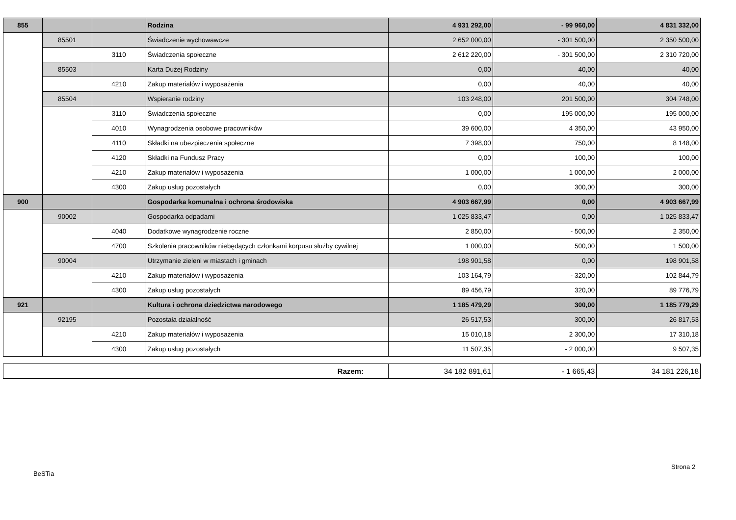| 855 | | | Rodzina | 4 931 292,00 | - 99 960,00 | 4 831 332,00 |
| | 85501 | | Świadczenie wychowawcze | 2 652 000,00 | - 301 500,00 | 2 350 500,00 |
| | | 3110 | Świadczenia społeczne | 2 612 220,00 | - 301 500,00 | 2 310 720,00 |
| | 85503 | | Karta Dużej Rodziny | 0,00 | 40,00 | 40,00 |
| | | 4210 | Zakup materiałów i wyposażenia | 0,00 | 40,00 | 40,00 |
| | 85504 | | Wspieranie rodziny | 103 248,00 | 201 500,00 | 304 748,00 |
| | | 3110 | Świadczenia społeczne | 0,00 | 195 000,00 | 195 000,00 |
| | | 4010 | Wynagrodzenia osobowe pracowników | 39 600,00 | 4 350,00 | 43 950,00 |
| | | 4110 | Składki na ubezpieczenia społeczne | 7 398,00 | 750,00 | 8 148,00 |
| | | 4120 | Składki na Fundusz Pracy | 0,00 | 100,00 | 100,00 |
| | | 4210 | Zakup materiałów i wyposażenia | 1 000,00 | 1 000,00 | 2 000,00 |
| | | 4300 | Zakup usług pozostałych | 0,00 | 300,00 | 300,00 |
| 900 | | | Gospodarka komunalna i ochrona środowiska | 4 903 667,99 | 0,00 | 4 903 667,99 |
| | 90002 | | Gospodarka odpadami | 1 025 833,47 | 0,00 | 1 025 833,47 |
| | | 4040 | Dodatkowe wynagrodzenie roczne | 2 850,00 | - 500,00 | 2 350,00 |
| | | 4700 | Szkolenia pracowników niebędących członkami korpusu służby cywilnej | 1 000,00 | 500,00 | 1 500,00 |
| | 90004 | | Utrzymanie zieleni w miastach i gminach | 198 901,58 | 0,00 | 198 901,58 |
| | | 4210 | Zakup materiałów i wyposażenia | 103 164,79 | - 320,00 | 102 844,79 |
| | | 4300 | Zakup usług pozostałych | 89 456,79 | 320,00 | 89 776,79 |
| 921 | | | Kultura i ochrona dziedzictwa narodowego | 1 185 479,29 | 300,00 | 1 185 779,29 |
| | 92195 | | Pozostała działalność | 26 517,53 | 300,00 | 26 817,53 |
| | | 4210 | Zakup materiałów i wyposażenia | 15 010,18 | 2 300,00 | 17 310,18 |
| | | 4300 | Zakup usług pozostałych | 11 507,35 | - 2 000,00 | 9 507,35 |
| Razem: | 34 182 891,61 | - 1 665,43 | 34 181 226,18 |
Strona 2
BeSTia